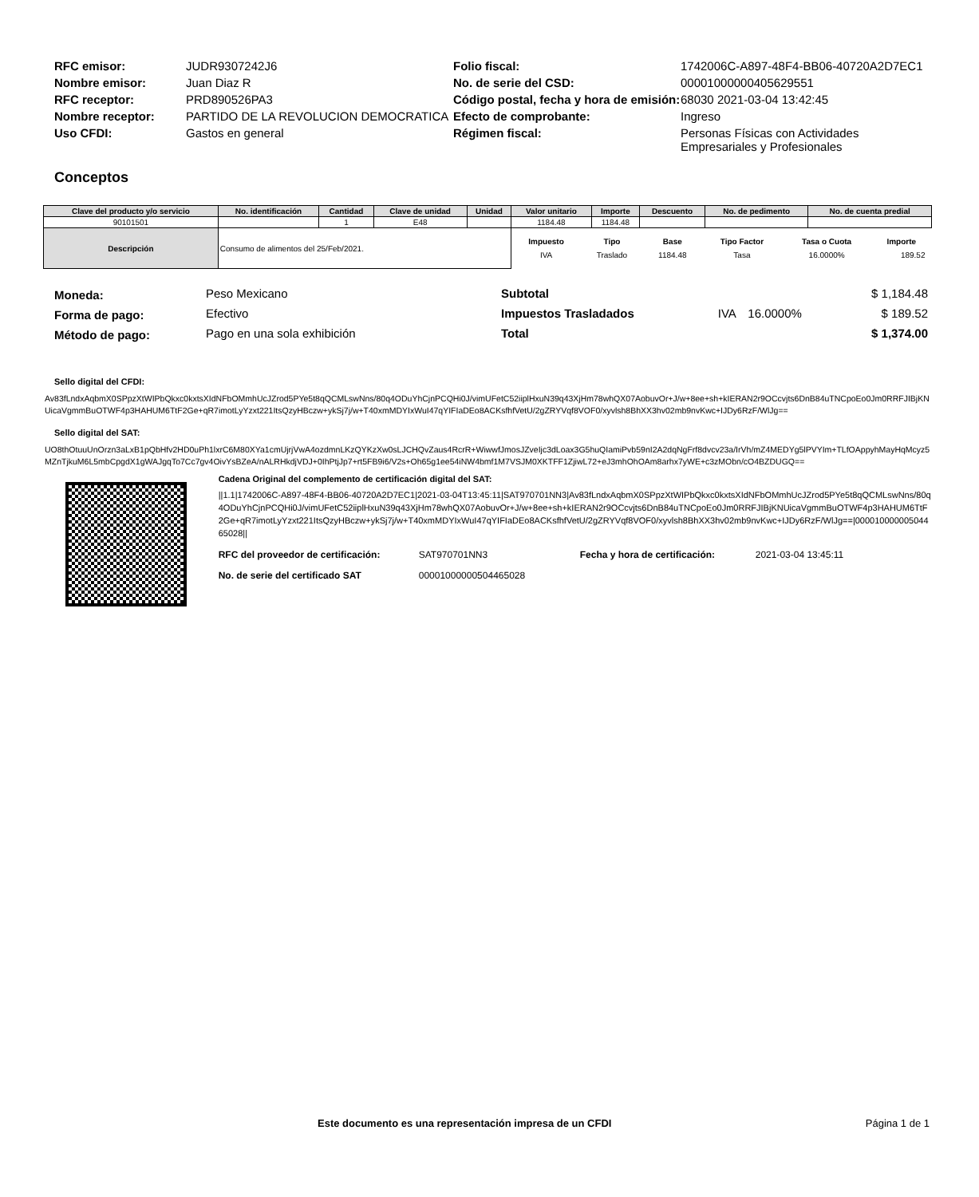| RFC emisor: | JUDR9307242J6 | Folio fiscal: | 1742006C-A897-48F4-BB06-40720A2D7EC1 |
| Nombre emisor: | Juan Diaz R | No. de serie del CSD: | 00001000000405629551 |
| RFC receptor: | PRD890526PA3 | Código postal, fecha y hora de emisión: | 68030 2021-03-04 13:42:45 |
| Nombre receptor: | PARTIDO DE LA REVOLUCION DEMOCRATICA | Efecto de comprobante: | Ingreso |
| Uso CFDI: | Gastos en general | Régimen fiscal: | Personas Físicas con Actividades Empresariales y Profesionales |
Conceptos
| Clave del producto y/o servicio | No. identificación | Cantidad | Clave de unidad | Unidad | Valor unitario | Importe | Descuento | No. de pedimento | No. de cuenta predial |
| --- | --- | --- | --- | --- | --- | --- | --- | --- | --- |
| 90101501 | | 1 | E48 | | 1184.48 | 1184.48 | | | |
| Descripción | Consumo de alimentos del 25/Feb/2021. | | | | / Impuesto / Tipo / Base / Tipo Factor / Tasa o Cuota / Importe / / IVA / Traslado / 1184.48 / Tasa / 16.0000% / 189.52 / | | | | |
| Moneda: | Peso Mexicano |
| Forma de pago: | Efectivo |
| Método de pago: | Pago en una sola exhibición |
| Subtotal | | | $ 1,184.48 |
| Impuestos Trasladados | IVA | 16.0000% | $ 189.52 |
| Total | | | $ 1,374.00 |
Sello digital del CFDI:
Av83fLndxAqbmX0SPpzXtWIPbQkxc0kxtsXIdNFbOMmhUcJZrod5PYe5t8qQCMLswNns/80q4ODuYhCjnPCQHi0J/vimUFetC52iiplHxuN39q43XjHm78whQX07AobuvOr+J/w+8ee+sh+kIERAN2r9OCcvjts6DnB84uTNCpoEo0Jm0RRFJIBjKNUicaVgmmBuOTWF4p3HAHUM6TtF2Ge+qR7imotLyYzxt221ItsQzyHBczw+ykSj7j/w+T40xmMDYIxWuI47qYIFIaDEo8ACKsfhfVetU/2gZRYVqf8VOF0/xyvlsh8BhXX3hv02mb9nvKwc+IJDy6RzF/WlJg==
Sello digital del SAT:
UO8thOtuuUnOrzn3aLxB1pQbHfv2HD0uPh1lxrC6M80XYa1cmUjrjVwA4ozdmnLKzQYKzXw0sLJCHQvZaus4RcrR+WiwwfJmosJZveIjc3dLoax3G5huQIamiPvb59nI2A2dqNgFrf8dvcv23a/IrVh/mZ4MEDYg5lPVYIm+TLfOAppyhMayHqMcyz5MZnTjkuM6L5mbCpgdX1gWAJgqTo7Cc7gv4OivYsBZeA/nALRHkdjVDJ+0IhPtjJp7+rt5FB9i6/V2s+Oh65g1ee54iNW4bmf1M7VSJM0XKTFF1ZjiwL72+eJ3mhOhOAm8arhx7yWE+c3zMObn/cO4BZDUGQ==
Cadena Original del complemento de certificación digital del SAT:
||1.1|1742006C-A897-48F4-BB06-40720A2D7EC1|2021-03-04T13:45:11|SAT970701NN3|Av83fLndxAqbmX0SPpzXtWIPbQkxc0kxtsXIdNFbOMmhUcJZrod5PYe5t8qQCMLswNns/80q4ODuYhCjnPCQHi0J/vimUFetC52iiplHxuN39q43XjHm78whQX07AobuvOr+J/w+8ee+sh+kIERAN2r9OCcvjts6DnB84uTNCpoEo0Jm0RRFJIBjKNUicaVgmmBuOTWF4p3HAHUM6TtF2Ge+qR7imotLyYzxt221ItsQzyHBczw+ykSj7j/w+T40xmMDYIxWuI47qYIFIaDEo8ACKsfhfVetU/2gZRYVqf8VOF0/xyvlsh8BhXX3hv02mb9nvKwc+IJDy6RzF/WlJg==|00001000000504465028||
| RFC del proveedor de certificación: | SAT970701NN3 | Fecha y hora de certificación: | 2021-03-04 13:45:11 |
| No. de serie del certificado SAT | 00001000000504465028 | | |
Este documento es una representación impresa de un CFDI Página 1 de 1